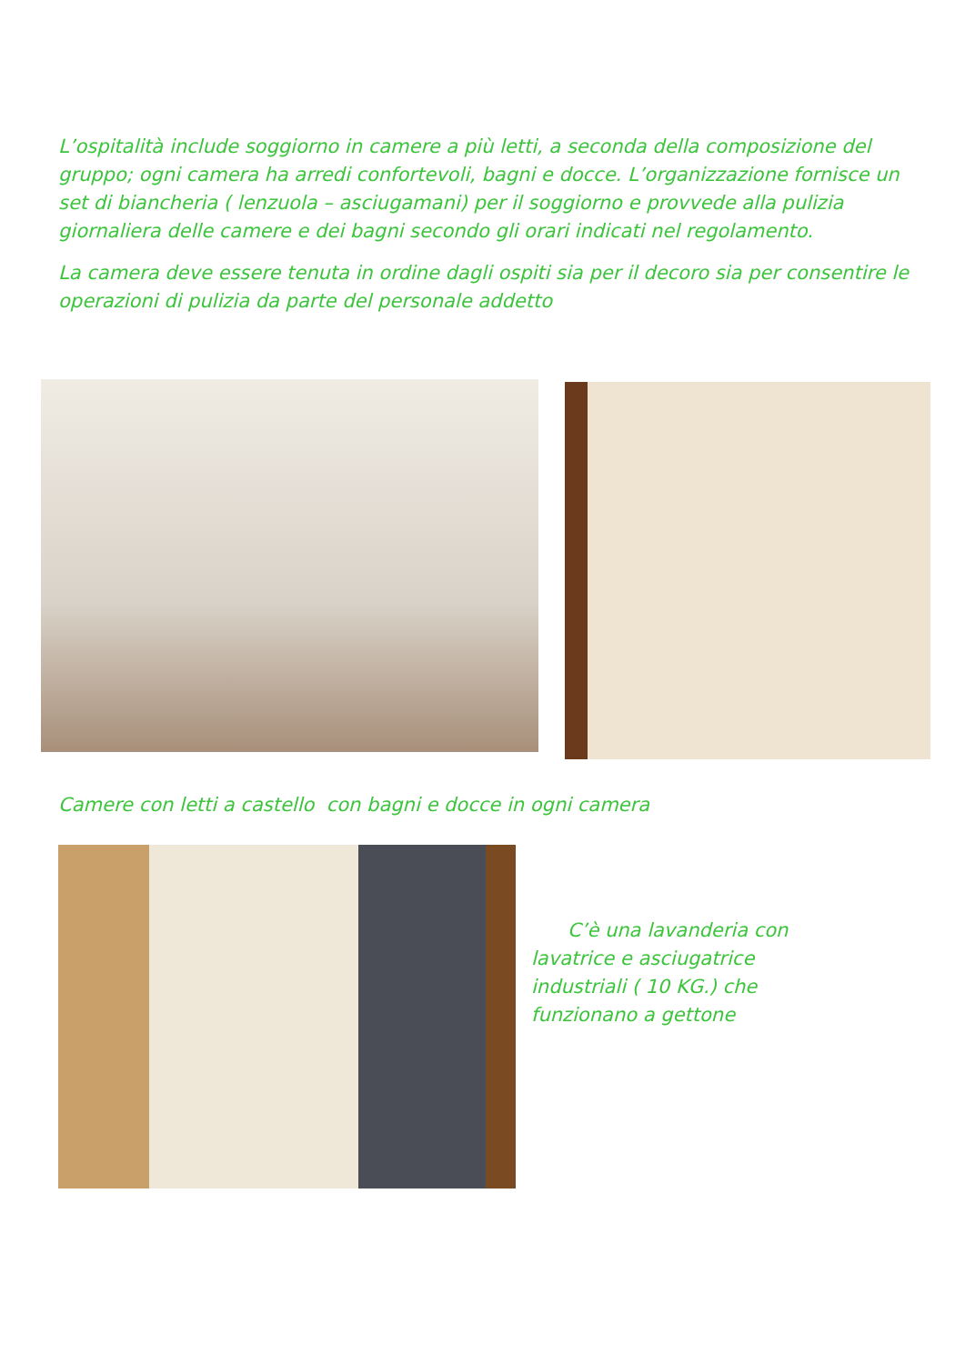L’ospitalità include soggiorno in camere a più letti, a seconda della composizione del gruppo; ogni camera ha arredi confortevoli, bagni e docce. L’organizzazione fornisce un set di biancheria ( lenzuola – asciugamani) per il soggiorno e provvede alla pulizia giornaliera delle camere e dei bagni secondo gli orari indicati nel regolamento.
La camera deve essere tenuta in ordine dagli ospiti sia per il decoro sia per consentire le operazioni di pulizia da parte del personale addetto
Camere con letti a castello con bagni e docce in ogni camera
C’è una lavanderia con lavatrice e asciugatrice industriali ( 10 KG.) che funzionano a gettone